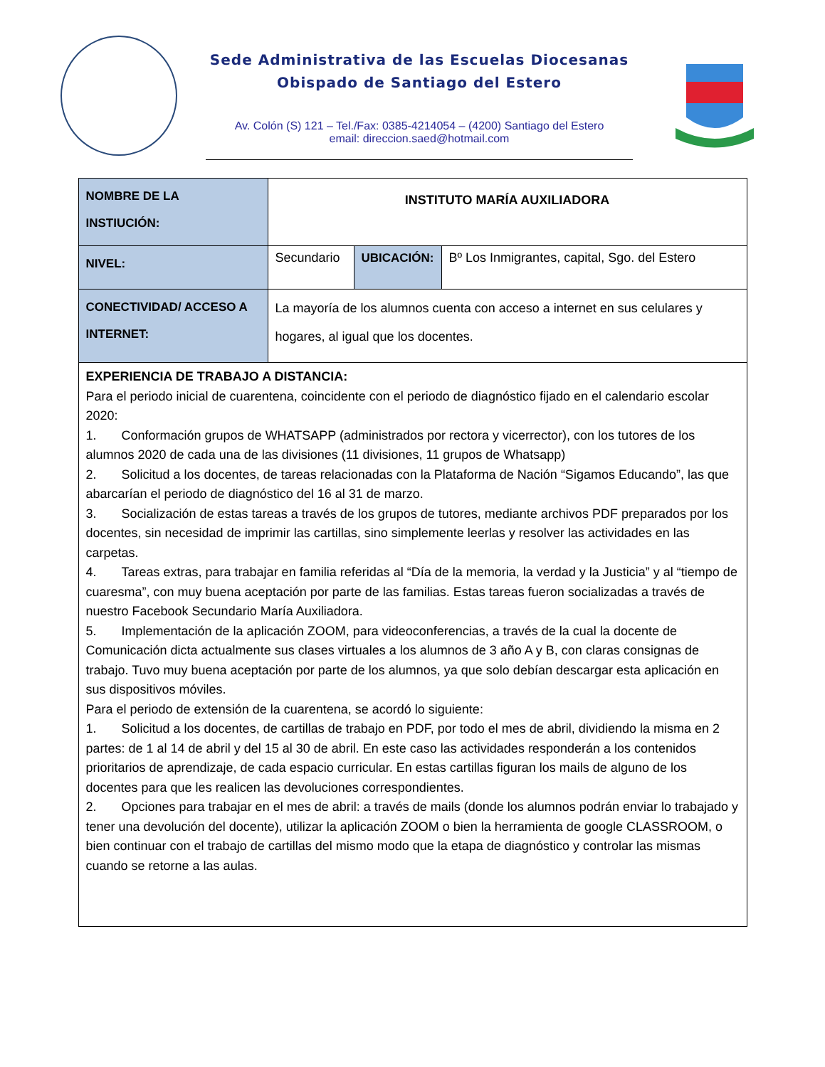Sede Administrativa de las Escuelas Diocesanas
Obispado de Santiago del Estero
Av. Colón (S) 121 – Tel./Fax: 0385-4214054 – (4200) Santiago del Estero
email: direccion.saed@hotmail.com
| NOMBRE DE LA INSTIUCIÓN: | INSTITUTO MARÍA AUXILIADORA | | |
| NIVEL: | Secundario | UBICACIÓN: | Bº Los Inmigrantes, capital, Sgo. del Estero |
| CONECTIVIDAD/ ACCESO A INTERNET: | La mayoría de los alumnos cuenta con acceso a internet en sus celulares y hogares, al igual que los docentes. | | |
| EXPERIENCIA DE TRABAJO A DISTANCIA: Para el periodo inicial de cuarentena, coincidente con el periodo de diagnóstico fijado en el calendario escolar 2020: 1. Conformación grupos de WHATSAPP (administrados por rectora y vicerrector), con los tutores de los alumnos 2020 de cada una de las divisiones (11 divisiones, 11 grupos de Whatsapp) 2. Solicitud a los docentes, de tareas relacionadas con la Plataforma de Nación “Sigamos Educando”, las que abarcarían el periodo de diagnóstico del 16 al 31 de marzo. 3. Socialización de estas tareas a través de los grupos de tutores, mediante archivos PDF preparados por los docentes, sin necesidad de imprimir las cartillas, sino simplemente leerlas y resolver las actividades en las carpetas. 4. Tareas extras, para trabajar en familia referidas al “Día de la memoria, la verdad y la Justicia” y al “tiempo de cuaresma”, con muy buena aceptación por parte de las familias. Estas tareas fueron socializadas a través de nuestro Facebook Secundario María Auxiliadora. 5. Implementación de la aplicación ZOOM, para videoconferencias, a través de la cual la docente de Comunicación dicta actualmente sus clases virtuales a los alumnos de 3 año A y B, con claras consignas de trabajo. Tuvo muy buena aceptación por parte de los alumnos, ya que solo debían descargar esta aplicación en sus dispositivos móviles. Para el periodo de extensión de la cuarentena, se acordó lo siguiente: 1. Solicitud a los docentes, de cartillas de trabajo en PDF, por todo el mes de abril, dividiendo la misma en 2 partes: de 1 al 14 de abril y del 15 al 30 de abril. En este caso las actividades responderán a los contenidos prioritarios de aprendizaje, de cada espacio curricular. En estas cartillas figuran los mails de alguno de los docentes para que les realicen las devoluciones correspondientes. 2. Opciones para trabajar en el mes de abril: a través de mails (donde los alumnos podrán enviar lo trabajado y tener una devolución del docente), utilizar la aplicación ZOOM o bien la herramienta de google CLASSROOM, o bien continuar con el trabajo de cartillas del mismo modo que la etapa de diagnóstico y controlar las mismas cuando se retorne a las aulas. | | | |